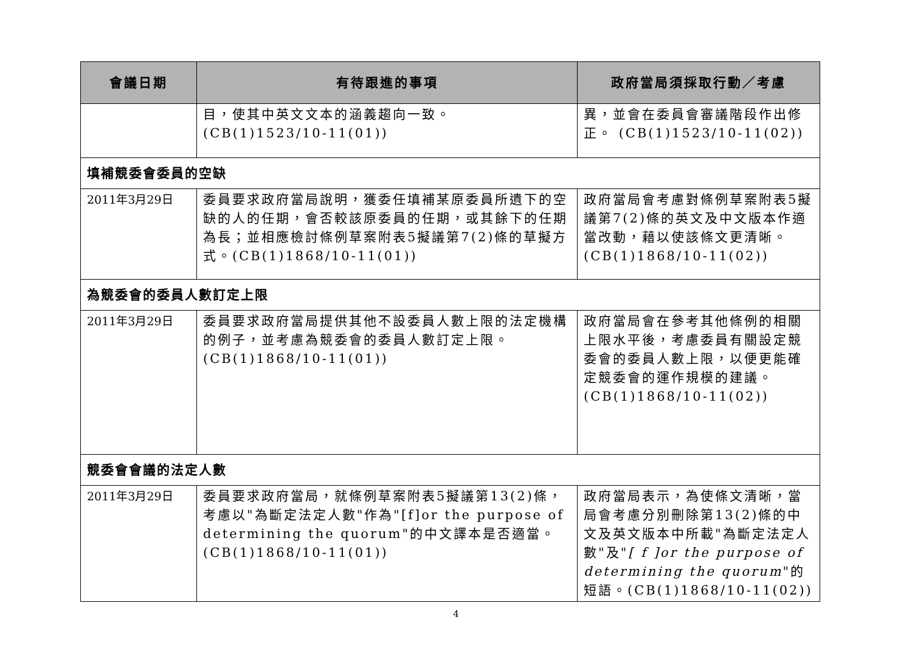| 會議日期 | 有待跟進的事項 | 政府當局須採取行動／考慮 |
| --- | --- | --- |
| | 目，使其中英文文本的涵義趨向一致。(CB(1)1523/10-11(01)) | 異，並會在委員會審議階段作出修正。 (CB(1)1523/10-11(02)) |
| 填補競委會委員的空缺 | | |
| 2011年3月29日 | 委員要求政府當局說明，獲委任填補某原委員所遺下的空缺的人的任期，會否較該原委員的任期，或其餘下的任期為長；並相應檢討條例草案附表5擬議第7(2)條的草擬方式。(CB(1)1868/10-11(01)) | 政府當局會考慮對條例草案附表5擬議第7(2)條的英文及中文版本作適當改動，藉以使該條文更清晰。(CB(1)1868/10-11(02)) |
| 為競委會的委員人數訂定上限 | | |
| 2011年3月29日 | 委員要求政府當局提供其他不設委員人數上限的法定機構的例子，並考慮為競委會的委員人數訂定上限。(CB(1)1868/10-11(01)) | 政府當局會在參考其他條例的相關上限水平後，考慮委員有關設定競委會的委員人數上限，以便更能確定競委會的運作規模的建議。(CB(1)1868/10-11(02)) |
| 競委會會議的法定人數 | | |
| 2011年3月29日 | 委員要求政府當局，就條例草案附表5擬議第13(2)條，考慮以"為斷定法定人數"作為"[f]or the purpose of determining the quorum"的中文譯本是否適當。(CB(1)1868/10-11(01)) | 政府當局表示，為使條文清晰，當局會考慮分別刪除第13(2)條的中文及英文版本中所載"為斷定法定人數"及" [ f ]or the purpose of determining the quorum "的短語。(CB(1)1868/10-11(02)) |
4